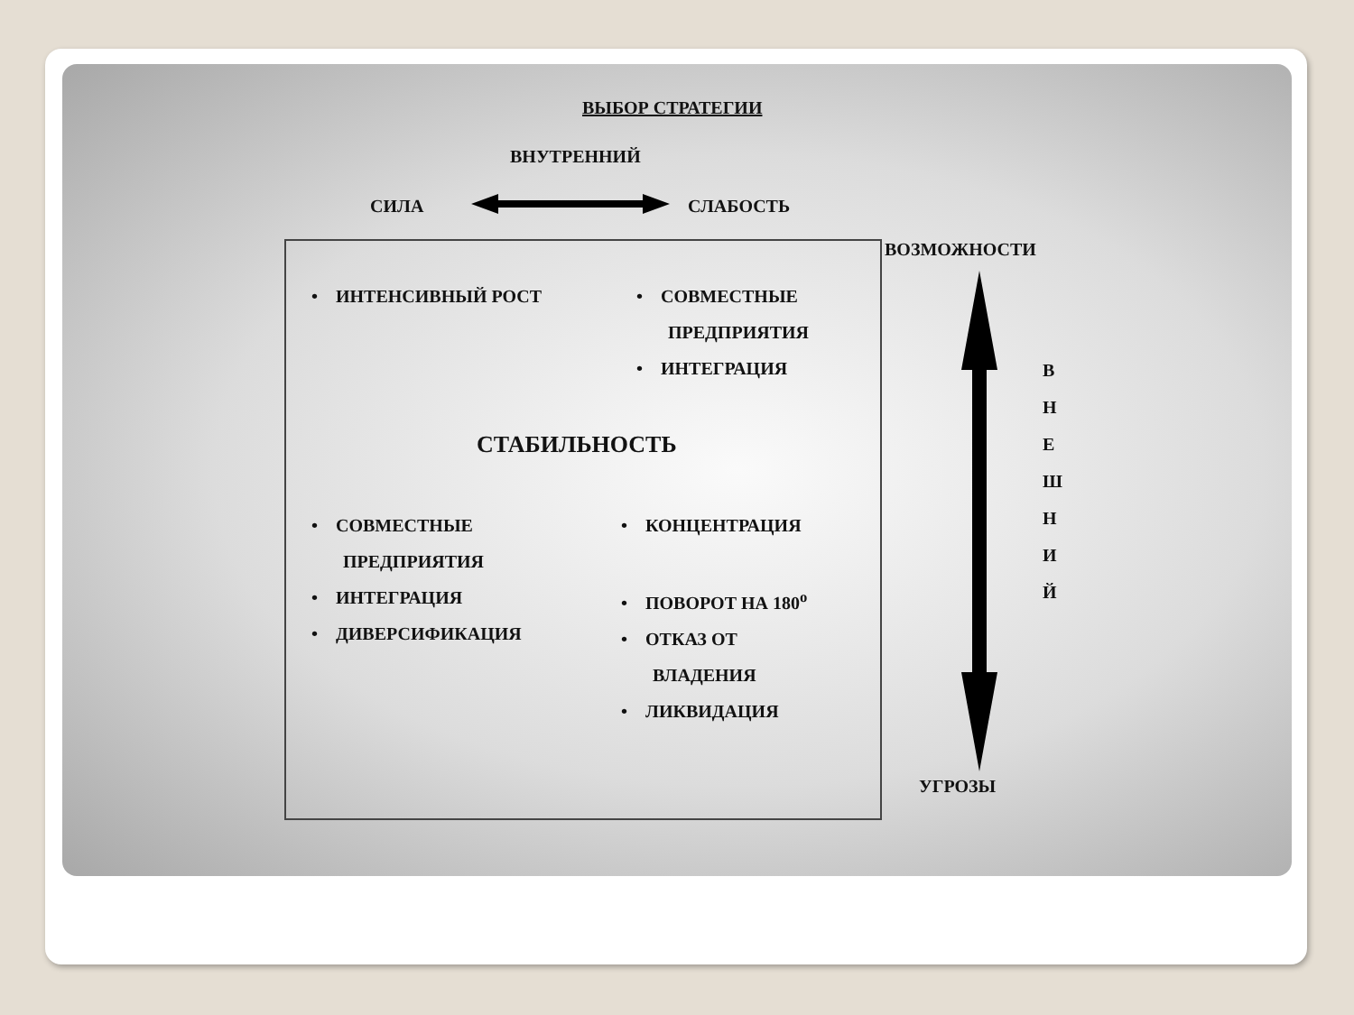ВЫБОР СТРАТЕГИИ
ВНУТРЕННИЙ
СИЛА СЛАБОСТЬ
ВОЗМОЖНОСТИ
• ИНТЕНСИВНЫЙ РОСТ
• СОВМЕСТНЫЕ
ПРЕДПРИЯТИЯ
• ИНТЕГРАЦИЯ
СТАБИЛЬНОСТЬ
• СОВМЕСТНЫЕ
ПРЕДПРИЯТИЯ
• ИНТЕГРАЦИЯ
• ДИВЕРСИФИКАЦИЯ
• КОНЦЕНТРАЦИЯ
• ПОВОРОТ НА 180<sup>о</sup>
• ОТКАЗ ОТ
ВЛАДЕНИЯ
• ЛИКВИДАЦИЯ
В
Н
Е
Ш
Н
И
Й
УГРОЗЫ